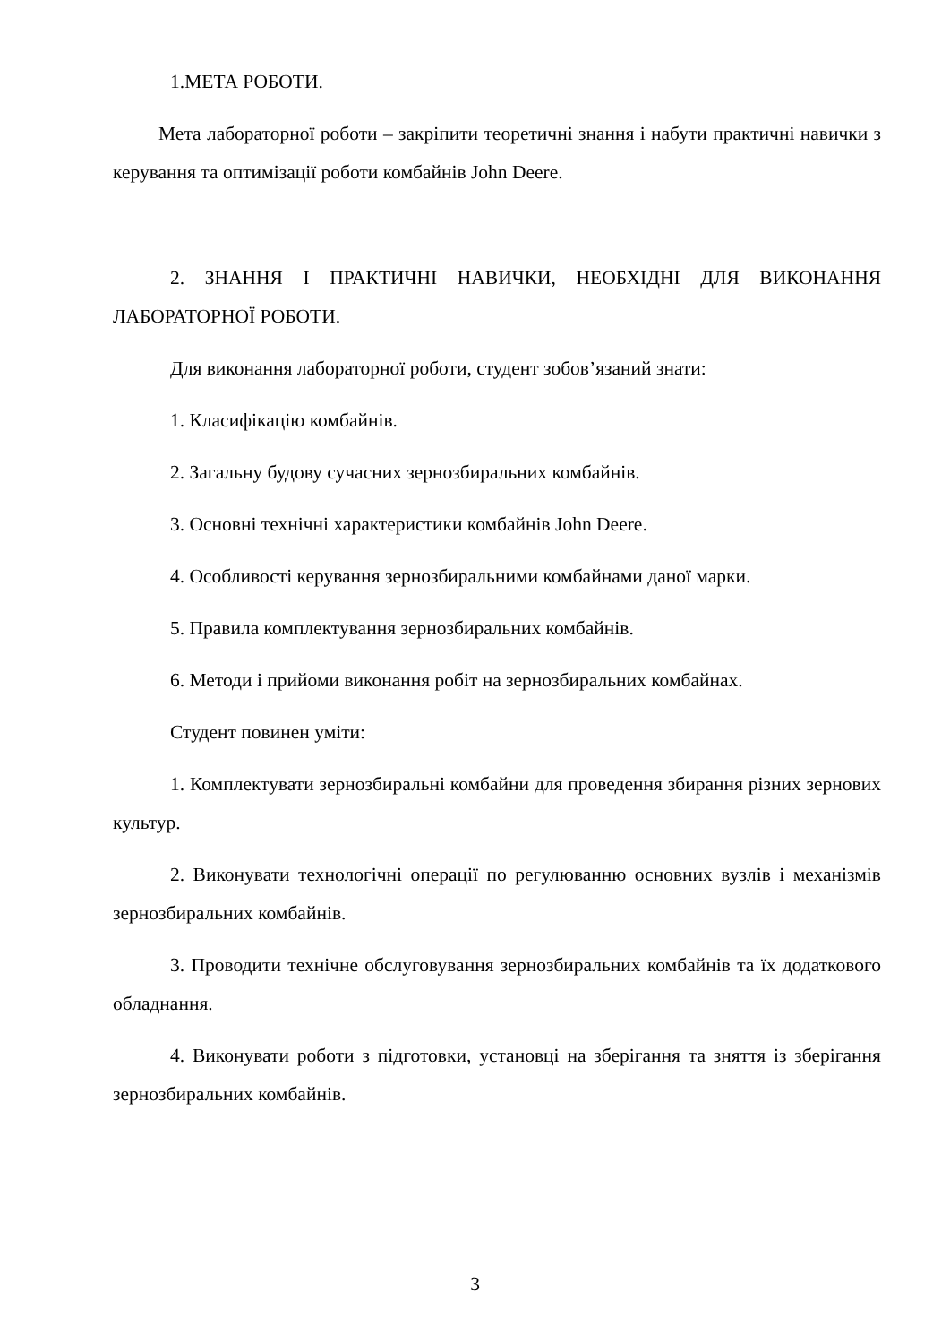1.МЕТА РОБОТИ.
Мета лабораторної роботи – закріпити теоретичні знання і набути практичні навички з керування та оптимізації роботи комбайнів John Deere.
2. ЗНАННЯ І ПРАКТИЧНІ НАВИЧКИ, НЕОБХІДНІ ДЛЯ ВИКОНАННЯ ЛАБОРАТОРНОЇ РОБОТИ.
Для виконання лабораторної роботи, студент зобов’язаний знати:
1. Класифікацію комбайнів.
2. Загальну будову сучасних зернозбиральних комбайнів.
3. Основні технічні характеристики комбайнів John Deere.
4. Особливості керування зернозбиральними комбайнами даної марки.
5. Правила комплектування зернозбиральних комбайнів.
6. Методи і прийоми виконання робіт на зернозбиральних комбайнах.
Студент повинен уміти:
1. Комплектувати зернозбиральні комбайни для проведення збирання різних зернових культур.
2. Виконувати технологічні операції по регулюванню основних вузлів і механізмів зернозбиральних комбайнів.
3. Проводити технічне обслуговування зернозбиральних комбайнів та їх додаткового обладнання.
4. Виконувати роботи з підготовки, установці на зберігання та зняття із зберігання зернозбиральних комбайнів.
3